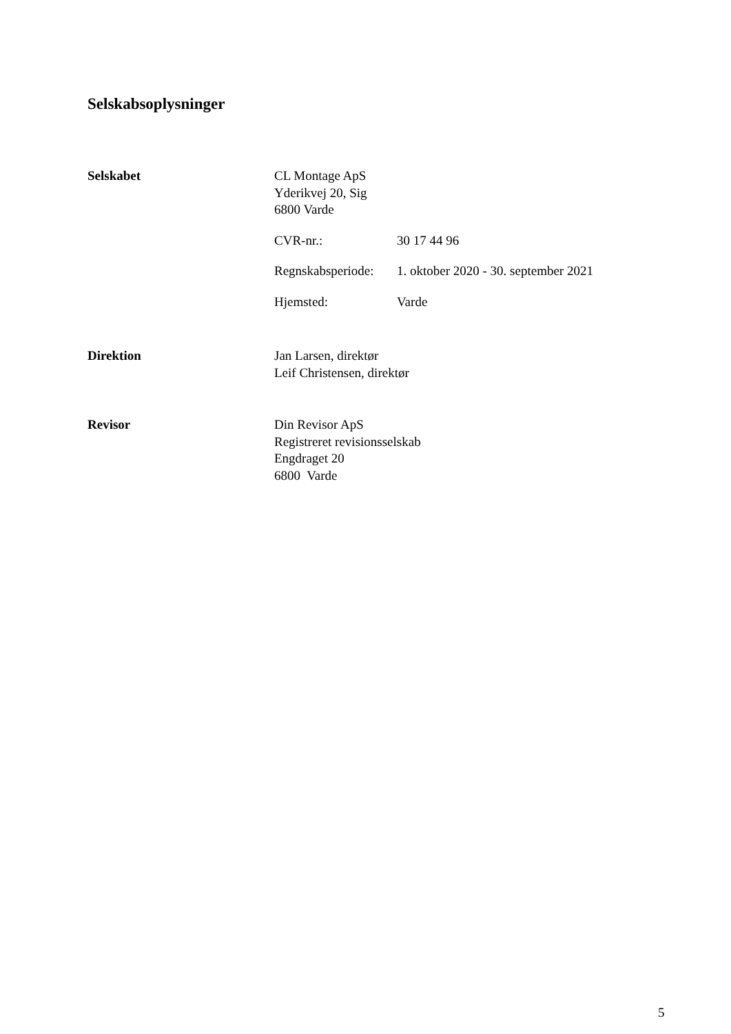Selskabsoplysninger
Selskabet CL Montage ApS
Yderikvej 20, Sig
6800 Varde
CVR-nr.: 30 17 44 96
Regnskabsperiode: 1. oktober 2020 - 30. september 2021
Hjemsted: Varde
Direktion Jan Larsen, direktør
Leif Christensen, direktør
Revisor Din Revisor ApS
Registreret revisionsselskab
Engdraget 20
6800 Varde
5